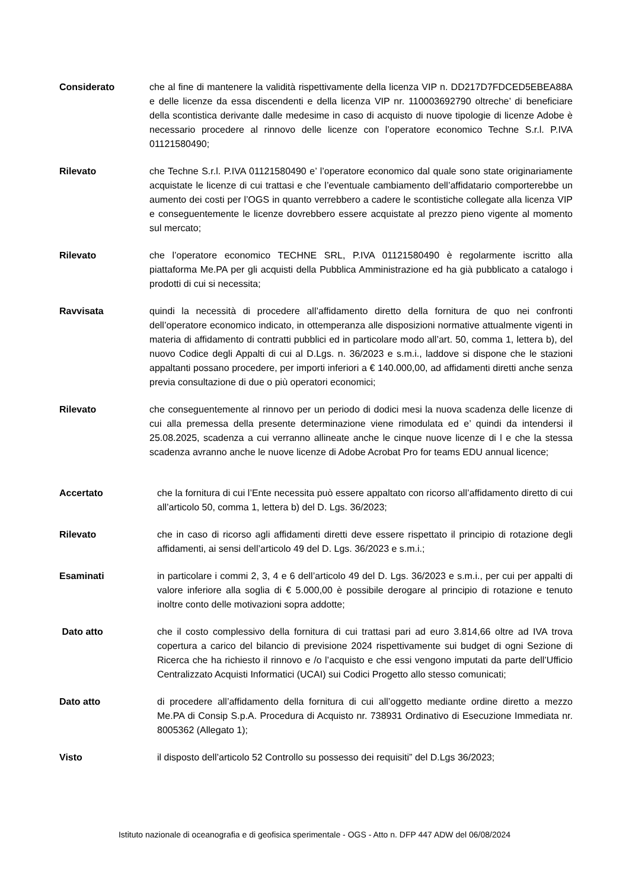Considerato che al fine di mantenere la validità rispettivamente della licenza VIP n. DD217D7FDCED5EBEA88A e delle licenze da essa discendenti e della licenza VIP nr. 110003692790 oltreche’ di beneficiare della scontistica derivante dalle medesime in caso di acquisto di nuove tipologie di licenze Adobe è necessario procedere al rinnovo delle licenze con l’operatore economico Techne S.r.l. P.IVA 01121580490;
Rilevato che Techne S.r.l. P.IVA 01121580490 e’ l’operatore economico dal quale sono state originariamente acquistate le licenze di cui trattasi e che l’eventuale cambiamento dell’affidatario comporterebbe un aumento dei costi per l’OGS in quanto verrebbero a cadere le scontistiche collegate alla licenza VIP e conseguentemente le licenze dovrebbero essere acquistate al prezzo pieno vigente al momento sul mercato;
Rilevato che l’operatore economico TECHNE SRL, P.IVA 01121580490 è regolarmente iscritto alla piattaforma Me.PA per gli acquisti della Pubblica Amministrazione ed ha già pubblicato a catalogo i prodotti di cui si necessita;
Ravvisata quindi la necessità di procedere all’affidamento diretto della fornitura de quo nei confronti dell’operatore economico indicato, in ottemperanza alle disposizioni normative attualmente vigenti in materia di affidamento di contratti pubblici ed in particolare modo all’art. 50, comma 1, lettera b), del nuovo Codice degli Appalti di cui al D.Lgs. n. 36/2023 e s.m.i., laddove si dispone che le stazioni appaltanti possano procedere, per importi inferiori a € 140.000,00, ad affidamenti diretti anche senza previa consultazione di due o più operatori economici;
Rilevato che conseguentemente al rinnovo per un periodo di dodici mesi la nuova scadenza delle licenze di cui alla premessa della presente determinazione viene rimodulata ed e’ quindi da intendersi il 25.08.2025, scadenza a cui verranno allineate anche le cinque nuove licenze di l e che la stessa scadenza avranno anche le nuove licenze di Adobe Acrobat Pro for teams EDU annual licence;
Accertato che la fornitura di cui l’Ente necessita può essere appaltato con ricorso all’affidamento diretto di cui all’articolo 50, comma 1, lettera b) del D. Lgs. 36/2023;
Rilevato che in caso di ricorso agli affidamenti diretti deve essere rispettato il principio di rotazione degli affidamenti, ai sensi dell’articolo 49 del D. Lgs. 36/2023 e s.m.i.;
Esaminati in particolare i commi 2, 3, 4 e 6 dell’articolo 49 del D. Lgs. 36/2023 e s.m.i., per cui per appalti di valore inferiore alla soglia di € 5.000,00 è possibile derogare al principio di rotazione e tenuto inoltre conto delle motivazioni sopra addotte;
Dato atto che il costo complessivo della fornitura di cui trattasi pari ad euro 3.814,66 oltre ad IVA trova copertura a carico del bilancio di previsione 2024 rispettivamente sui budget di ogni Sezione di Ricerca che ha richiesto il rinnovo e /o l’acquisto e che essi vengono imputati da parte dell’Ufficio Centralizzato Acquisti Informatici (UCAI) sui Codici Progetto allo stesso comunicati;
Dato atto di procedere all’affidamento della fornitura di cui all’oggetto mediante ordine diretto a mezzo Me.PA di Consip S.p.A. Procedura di Acquisto nr. 738931 Ordinativo di Esecuzione Immediata nr. 8005362 (Allegato 1);
Visto il disposto dell’articolo 52 Controllo su possesso dei requisiti” del D.Lgs 36/2023;
Istituto nazionale di oceanografia e di geofisica sperimentale - OGS - Atto n. DFP 447 ADW del 06/08/2024